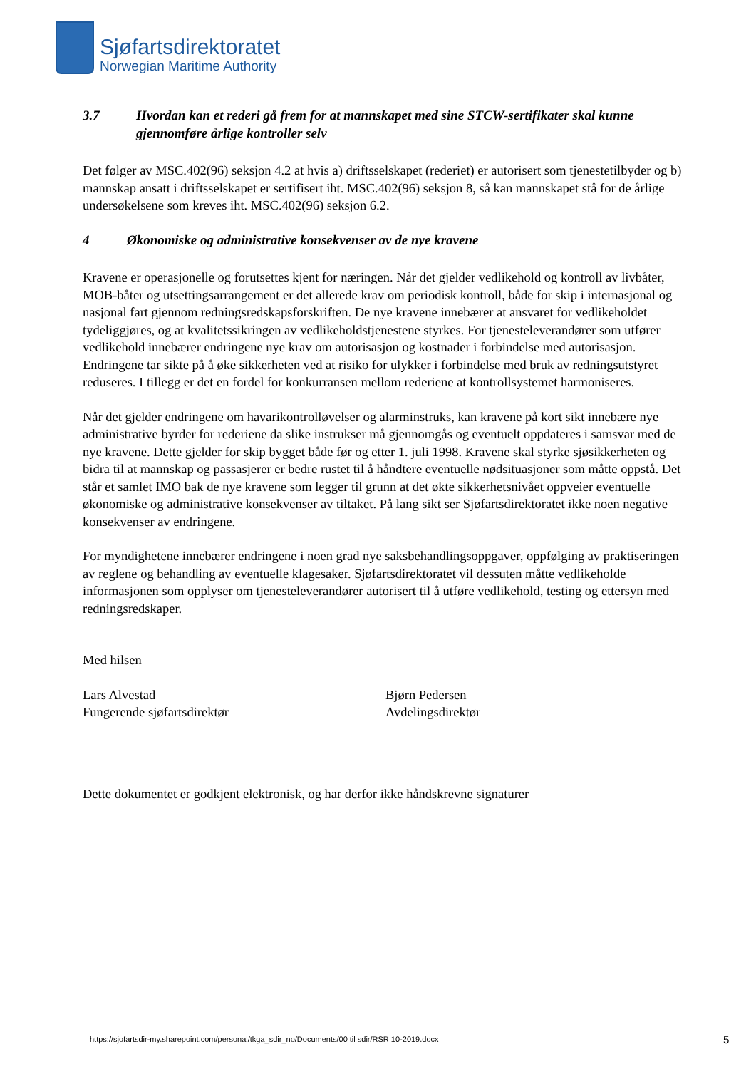Sjøfartsdirektoratet
Norwegian Maritime Authority
3.7 Hvordan kan et rederi gå frem for at mannskapet med sine STCW-sertifikater skal kunne gjennomføre årlige kontroller selv
Det følger av MSC.402(96) seksjon 4.2 at hvis a) driftsselskapet (rederiet) er autorisert som tjenestetilbyder og b) mannskap ansatt i driftsselskapet er sertifisert iht. MSC.402(96) seksjon 8, så kan mannskapet stå for de årlige undersøkelsene som kreves iht. MSC.402(96) seksjon 6.2.
4 Økonomiske og administrative konsekvenser av de nye kravene
Kravene er operasjonelle og forutsettes kjent for næringen. Når det gjelder vedlikehold og kontroll av livbåter, MOB-båter og utsettingsarrangement er det allerede krav om periodisk kontroll, både for skip i internasjonal og nasjonal fart gjennom redningsredskapsforskriften. De nye kravene innebærer at ansvaret for vedlikeholdet tydeliggjøres, og at kvalitetssikringen av vedlikeholdstjenestene styrkes. For tjenesteleverandører som utfører vedlikehold innebærer endringene nye krav om autorisasjon og kostnader i forbindelse med autorisasjon. Endringene tar sikte på å øke sikkerheten ved at risiko for ulykker i forbindelse med bruk av redningsutstyret reduseres. I tillegg er det en fordel for konkurransen mellom rederiene at kontrollsystemet harmoniseres.
Når det gjelder endringene om havarikontrolløvelser og alarminstruks, kan kravene på kort sikt innebære nye administrative byrder for rederiene da slike instrukser må gjennomgås og eventuelt oppdateres i samsvar med de nye kravene. Dette gjelder for skip bygget både før og etter 1. juli 1998. Kravene skal styrke sjøsikkerheten og bidra til at mannskap og passasjerer er bedre rustet til å håndtere eventuelle nødsituasjoner som måtte oppstå. Det står et samlet IMO bak de nye kravene som legger til grunn at det økte sikkerhetsnivået oppveier eventuelle økonomiske og administrative konsekvenser av tiltaket. På lang sikt ser Sjøfartsdirektoratet ikke noen negative konsekvenser av endringene.
For myndighetene innebærer endringene i noen grad nye saksbehandlingsoppgaver, oppfølging av praktiseringen av reglene og behandling av eventuelle klagesaker. Sjøfartsdirektoratet vil dessuten måtte vedlikeholde informasjonen som opplyser om tjenesteleverandører autorisert til å utføre vedlikehold, testing og ettersyn med redningsredskaper.
Med hilsen
Lars Alvestad
Fungerende sjøfartsdirektør
Bjørn Pedersen
Avdelingsdirektør
Dette dokumentet er godkjent elektronisk, og har derfor ikke håndskrevne signaturer
https://sjofartsdir-my.sharepoint.com/personal/tkga_sdir_no/Documents/00 til sdir/RSR 10-2019.docx
5